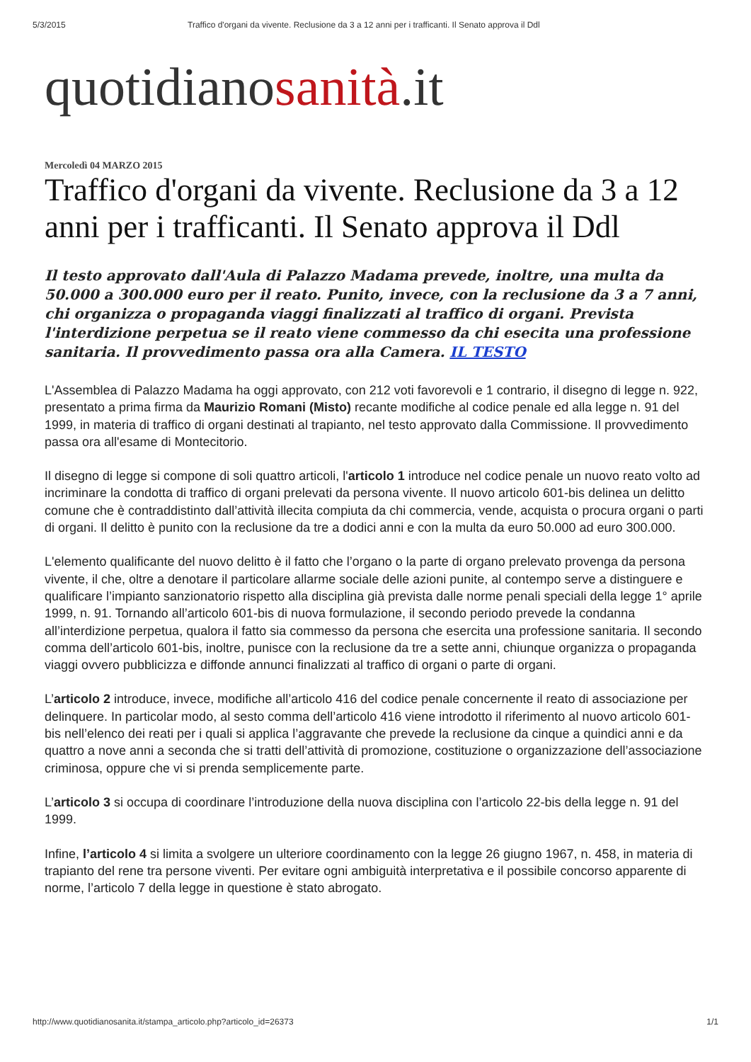5/3/2015 Traffico d'organi da vivente. Reclusione da 3 a 12 anni per i trafficanti. Il Senato approva il Ddl
quotidianosanità.it
Mercoledì 04 MARZO 2015
Traffico d'organi da vivente. Reclusione da 3 a 12 anni per i trafficanti. Il Senato approva il Ddl
Il testo approvato dall'Aula di Palazzo Madama prevede, inoltre, una multa da 50.000 a 300.000 euro per il reato. Punito, invece, con la reclusione da 3 a 7 anni, chi organizza o propaganda viaggi finalizzati al traffico di organi. Prevista l'interdizione perpetua se il reato viene commesso da chi esecita una professione sanitaria. Il provvedimento passa ora alla Camera. IL TESTO
L'Assemblea di Palazzo Madama ha oggi approvato, con 212 voti favorevoli e 1 contrario, il disegno di legge n. 922, presentato a prima firma da Maurizio Romani (Misto) recante modifiche al codice penale ed alla legge n. 91 del 1999, in materia di traffico di organi destinati al trapianto, nel testo approvato dalla Commissione. Il provvedimento passa ora all'esame di Montecitorio.
Il disegno di legge si compone di soli quattro articoli, l'articolo 1 introduce nel codice penale un nuovo reato volto ad incriminare la condotta di traffico di organi prelevati da persona vivente. Il nuovo articolo 601-bis delinea un delitto comune che è contraddistinto dall’attività illecita compiuta da chi commercia, vende, acquista o procura organi o parti di organi. Il delitto è punito con la reclusione da tre a dodici anni e con la multa da euro 50.000 ad euro 300.000.
L'elemento qualificante del nuovo delitto è il fatto che l’organo o la parte di organo prelevato provenga da persona vivente, il che, oltre a denotare il particolare allarme sociale delle azioni punite, al contempo serve a distinguere e qualificare l’impianto sanzionatorio rispetto alla disciplina già prevista dalle norme penali speciali della legge 1° aprile 1999, n. 91. Tornando all’articolo 601-bis di nuova formulazione, il secondo periodo prevede la condanna all’interdizione perpetua, qualora il fatto sia commesso da persona che esercita una professione sanitaria. Il secondo comma dell’articolo 601-bis, inoltre, punisce con la reclusione da tre a sette anni, chiunque organizza o propaganda viaggi ovvero pubblicizza e diffonde annunci finalizzati al traffico di organi o parte di organi.
L’articolo 2 introduce, invece, modifiche all’articolo 416 del codice penale concernente il reato di associazione per delinquere. In particolar modo, al sesto comma dell’articolo 416 viene introdotto il riferimento al nuovo articolo 601-bis nell’elenco dei reati per i quali si applica l’aggravante che prevede la reclusione da cinque a quindici anni e da quattro a nove anni a seconda che si tratti dell’attività di promozione, costituzione o organizzazione dell’associazione criminosa, oppure che vi si prenda semplicemente parte.
L’articolo 3 si occupa di coordinare l’introduzione della nuova disciplina con l’articolo 22-bis della legge n. 91 del 1999.
Infine, l’articolo 4 si limita a svolgere un ulteriore coordinamento con la legge 26 giugno 1967, n. 458, in materia di trapianto del rene tra persone viventi. Per evitare ogni ambiguità interpretativa e il possibile concorso apparente di norme, l’articolo 7 della legge in questione è stato abrogato.
http://www.quotidianosanita.it/stampa_articolo.php?articolo_id=26373 1/1